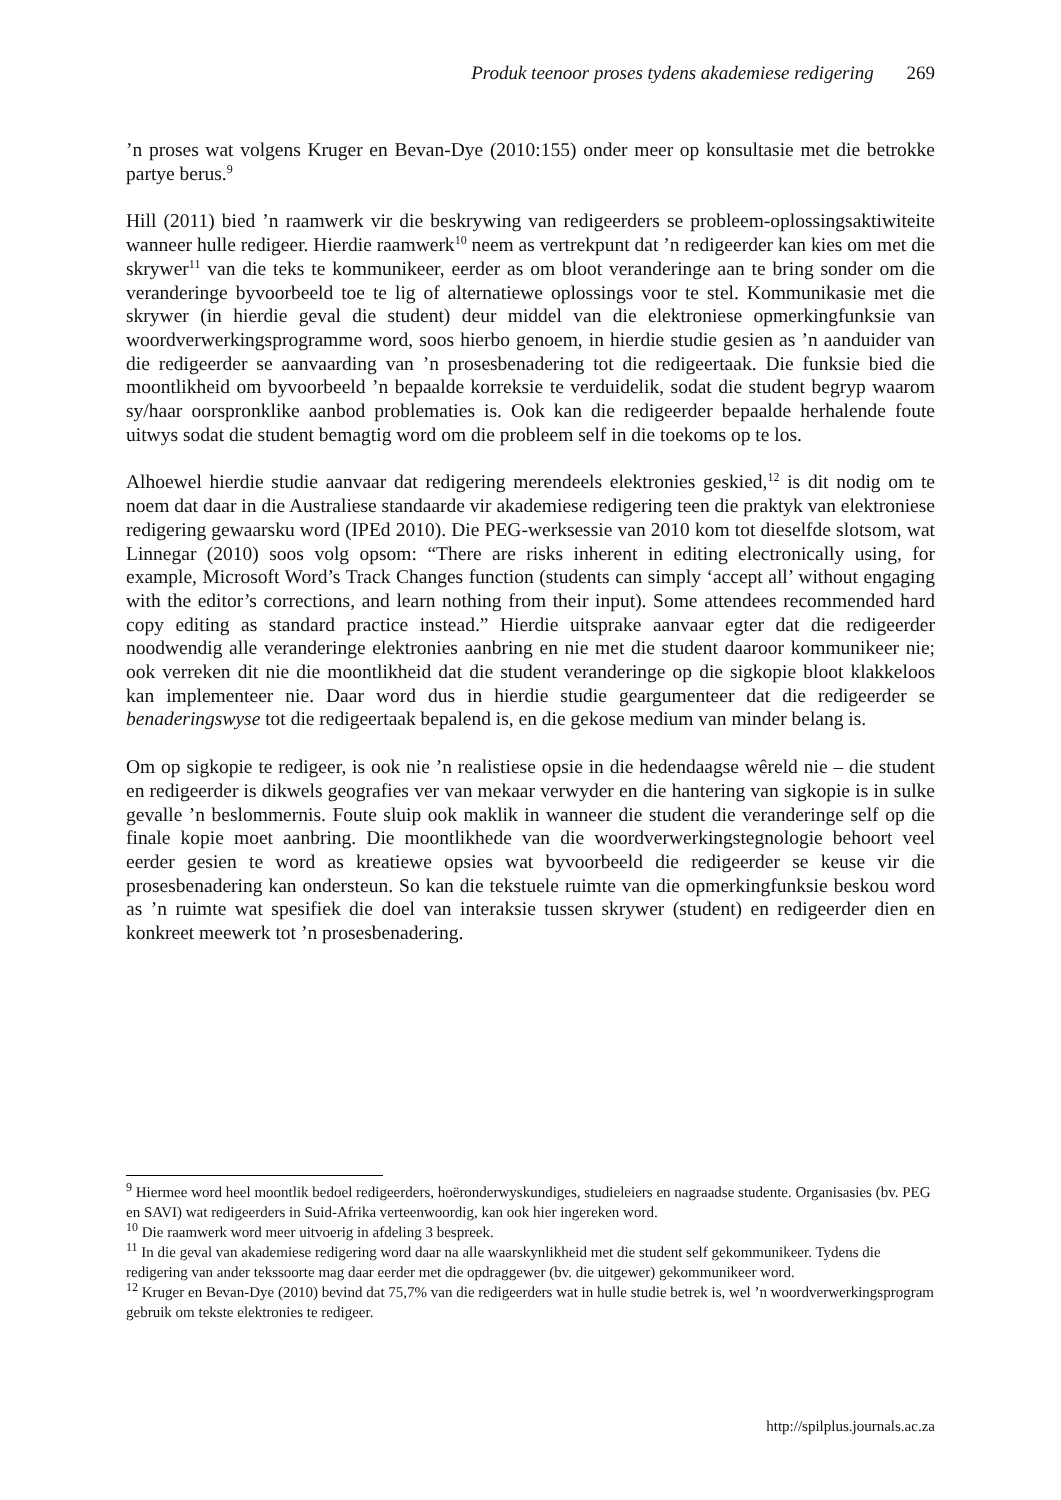Produk teenoor proses tydens akademiese redigering 269
’n proses wat volgens Kruger en Bevan-Dye (2010:155) onder meer op konsultasie met die betrokke partye berus.<sup>9</sup>
Hill (2011) bied ’n raamwerk vir die beskrywing van redigeerders se probleem-oplossingsaktiwiteite wanneer hulle redigeer. Hierdie raamwerk<sup>10</sup> neem as vertrekpunt dat ’n redigeerder kan kies om met die skrywer<sup>11</sup> van die teks te kommunikeer, eerder as om bloot veranderinge aan te bring sonder om die veranderinge byvoorbeeld toe te lig of alternatiewe oplossings voor te stel. Kommunikasie met die skrywer (in hierdie geval die student) deur middel van die elektroniese opmerkingfunksie van woordverwerkingsprogramme word, soos hierbo genoem, in hierdie studie gesien as ’n aanduider van die redigeerder se aanvaarding van ’n prosesbenadering tot die redigeertaak. Die funksie bied die moontlikheid om byvoorbeeld ’n bepaalde korreksie te verduidelik, sodat die student begryp waarom sy/haar oorspronklike aanbod problematies is. Ook kan die redigeerder bepaalde herhalende foute uitwys sodat die student bemagtig word om die probleem self in die toekoms op te los.
Alhoewel hierdie studie aanvaar dat redigering merendeels elektronies geskied,<sup>12</sup> is dit nodig om te noem dat daar in die Australiese standaarde vir akademiese redigering teen die praktyk van elektroniese redigering gewaarsku word (IPEd 2010). Die PEG-werksessie van 2010 kom tot dieselfde slotsom, wat Linnegar (2010) soos volg opsom: “There are risks inherent in editing electronically using, for example, Microsoft Word’s Track Changes function (students can simply ‘accept all’ without engaging with the editor’s corrections, and learn nothing from their input). Some attendees recommended hard copy editing as standard practice instead.” Hierdie uitsprake aanvaar egter dat die redigeerder noodwendig alle veranderinge elektronies aanbring en nie met die student daaroor kommunikeer nie; ook verreken dit nie die moontlikheid dat die student veranderinge op die sigkopie bloot klakkeloos kan implementeer nie. Daar word dus in hierdie studie geargumenteer dat die redigeerder se benaderingswyse tot die redigeertaak bepalend is, en die gekose medium van minder belang is.
Om op sigkopie te redigeer, is ook nie ’n realistiese opsie in die hedendaagse wêreld nie – die student en redigeerder is dikwels geografies ver van mekaar verwyder en die hantering van sigkopie is in sulke gevalle ’n beslommernis. Foute sluip ook maklik in wanneer die student die veranderinge self op die finale kopie moet aanbring. Die moontlikhede van die woordverwerkingstegnologie behoort veel eerder gesien te word as kreatiewe opsies wat byvoorbeeld die redigeerder se keuse vir die prosesbenadering kan ondersteun. So kan die tekstuele ruimte van die opmerkingfunksie beskou word as ’n ruimte wat spesifiek die doel van interaksie tussen skrywer (student) en redigeerder dien en konkreet meewerk tot ’n prosesbenadering.
<sup>9</sup> Hiermee word heel moontlik bedoel redigeerders, hoëronderwyskundiges, studieleiers en nagraadse studente. Organisasies (bv. PEG en SAVI) wat redigeerders in Suid-Afrika verteenwoordig, kan ook hier ingereken word.
<sup>10</sup> Die raamwerk word meer uitvoerig in afdeling 3 bespreek.
<sup>11</sup> In die geval van akademiese redigering word daar na alle waarskynlikheid met die student self gekommunikeer. Tydens die redigering van ander tekssoorte mag daar eerder met die opdraggewer (bv. die uitgewer) gekommunikeer word.
<sup>12</sup> Kruger en Bevan-Dye (2010) bevind dat 75,7% van die redigeerders wat in hulle studie betrek is, wel ’n woordverwerkingsprogram gebruik om tekste elektronies te redigeer.
http://spilplus.journals.ac.za